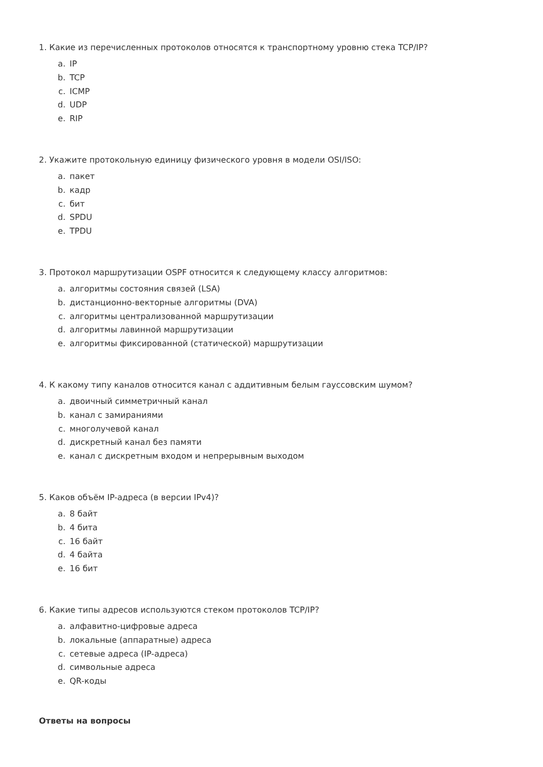1. Какие из перечисленных протоколов относятся к транспортному уровню стека TCP/IP?
a. IP
b. TCP
c. ICMP
d. UDP
e. RIP
2. Укажите протокольную единицу физического уровня в модели OSI/ISO:
a. пакет
b. кадр
c. бит
d. SPDU
e. TPDU
3. Протокол маршрутизации OSPF относится к следующему классу алгоритмов:
a. алгоритмы состояния связей (LSA)
b. дистанционно-векторные алгоритмы (DVA)
c. алгоритмы централизованной маршрутизации
d. алгоритмы лавинной маршрутизации
e. алгоритмы фиксированной (статической) маршрутизации
4. К какому типу каналов относится канал с аддитивным белым гауссовским шумом?
a. двоичный симметричный канал
b. канал с замираниями
c. многолучевой канал
d. дискретный канал без памяти
e. канал с дискретным входом и непрерывным выходом
5. Каков объём IP-адреса (в версии IPv4)?
a. 8 байт
b. 4 бита
c. 16 байт
d. 4 байта
e. 16 бит
6. Какие типы адресов используются стеком протоколов TCP/IP?
a. алфавитно-цифровые адреса
b. локальные (аппаратные) адреса
c. сетевые адреса (IP-адреса)
d. символьные адреса
e. QR-коды
Ответы на вопросы